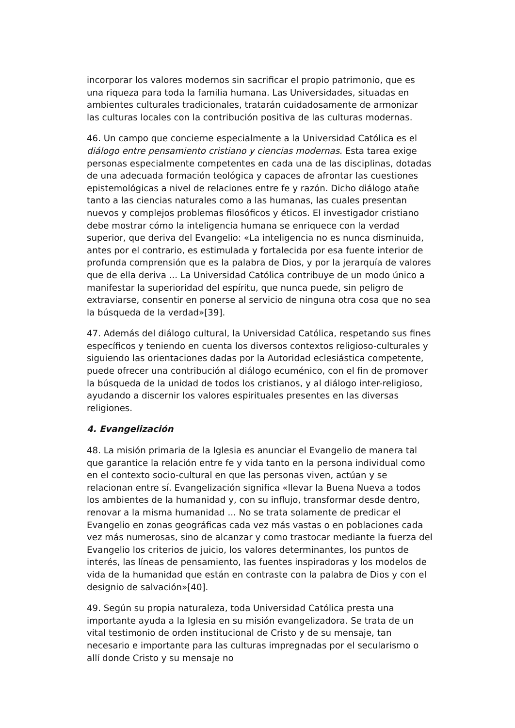incorporar los valores modernos sin sacrificar el propio patrimonio, que es una riqueza para toda la familia humana. Las Universidades, situadas en ambientes culturales tradicionales, tratarán cuidadosamente de armonizar las culturas locales con la contribución positiva de las culturas modernas.
46. Un campo que concierne especialmente a la Universidad Católica es el diálogo entre pensamiento cristiano y ciencias modernas. Esta tarea exige personas especialmente competentes en cada una de las disciplinas, dotadas de una adecuada formación teológica y capaces de afrontar las cuestiones epistemológicas a nivel de relaciones entre fe y razón. Dicho diálogo atañe tanto a las ciencias naturales como a las humanas, las cuales presentan nuevos y complejos problemas filosóficos y éticos. El investigador cristiano debe mostrar cómo la inteligencia humana se enriquece con la verdad superior, que deriva del Evangelio: «La inteligencia no es nunca disminuida, antes por el contrario, es estimulada y fortalecida por esa fuente interior de profunda comprensión que es la palabra de Dios, y por la jerarquía de valores que de ella deriva ... La Universidad Católica contribuye de un modo único a manifestar la superioridad del espíritu, que nunca puede, sin peligro de extraviarse, consentir en ponerse al servicio de ninguna otra cosa que no sea la búsqueda de la verdad»[39].
47. Además del diálogo cultural, la Universidad Católica, respetando sus fines específicos y teniendo en cuenta los diversos contextos religioso-culturales y siguiendo las orientaciones dadas por la Autoridad eclesiástica competente, puede ofrecer una contribución al diálogo ecuménico, con el fin de promover la búsqueda de la unidad de todos los cristianos, y al diálogo inter-religioso, ayudando a discernir los valores espirituales presentes en las diversas religiones.
4. Evangelización
48. La misión primaria de la Iglesia es anunciar el Evangelio de manera tal que garantice la relación entre fe y vida tanto en la persona individual como en el contexto socio-cultural en que las personas viven, actúan y se relacionan entre sí. Evangelización significa «llevar la Buena Nueva a todos los ambientes de la humanidad y, con su influjo, transformar desde dentro, renovar a la misma humanidad ... No se trata solamente de predicar el Evangelio en zonas geográficas cada vez más vastas o en poblaciones cada vez más numerosas, sino de alcanzar y como trastocar mediante la fuerza del Evangelio los criterios de juicio, los valores determinantes, los puntos de interés, las líneas de pensamiento, las fuentes inspiradoras y los modelos de vida de la humanidad que están en contraste con la palabra de Dios y con el designio de salvación»[40].
49. Según su propia naturaleza, toda Universidad Católica presta una importante ayuda a la Iglesia en su misión evangelizadora. Se trata de un vital testimonio de orden institucional de Cristo y de su mensaje, tan necesario e importante para las culturas impregnadas por el secularismo o allí donde Cristo y su mensaje no